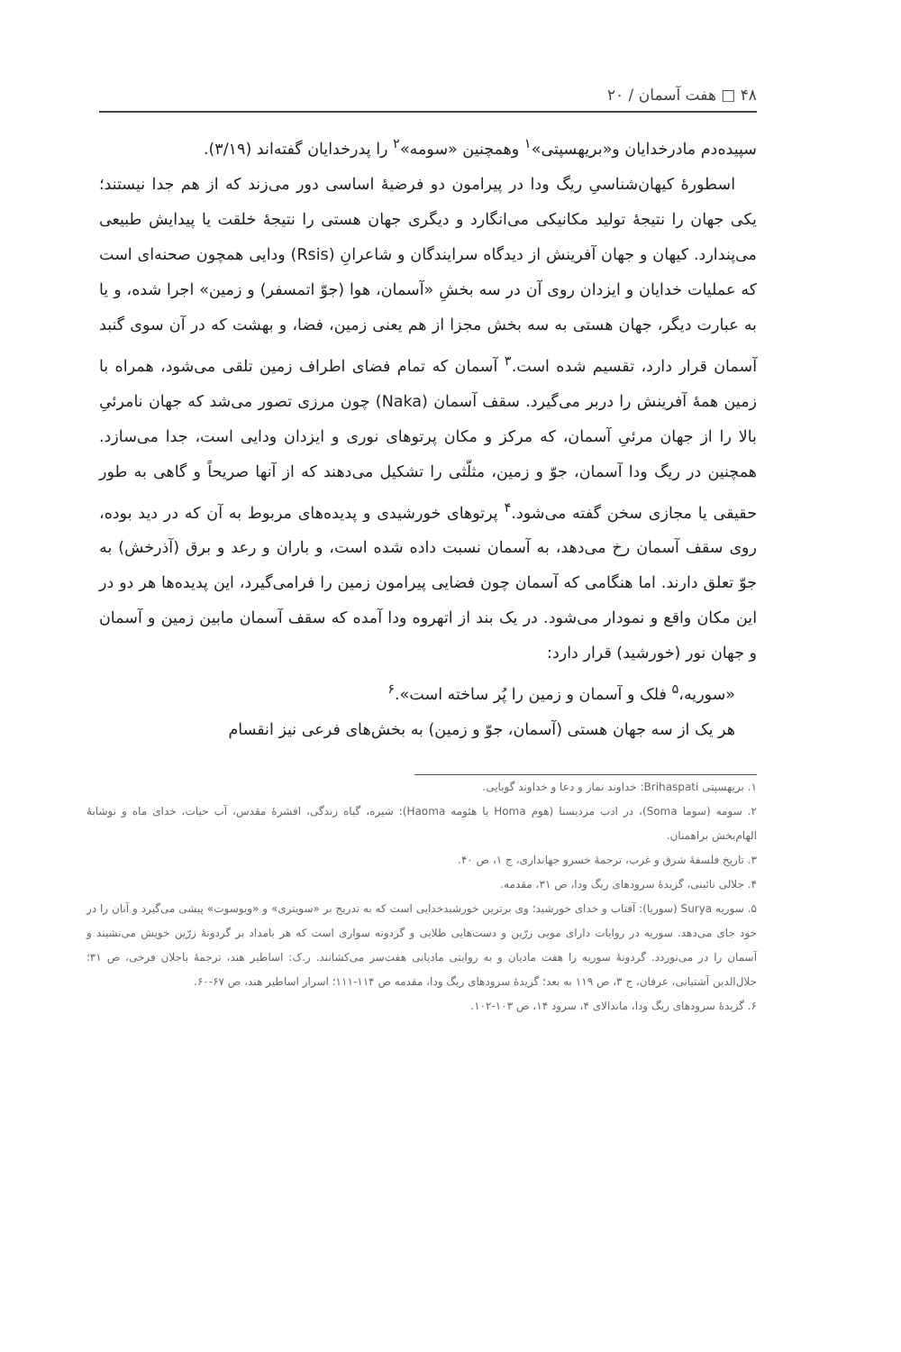۴۸ □ هفت آسمان / ۲۰
سپیده‌دم مادرخدایان و«بریهسپتی»<sup>۱</sup> وهمچنین «سومه»<sup>۲</sup> را پدرخدایان گفته‌اند (۳/۱۹).
اسطورهٔ کیهان‌شناسیِ ریگ ودا در پیرامون دو فرضیهٔ اساسی دور می‌زند که از هم جدا نیستند؛ یکی جهان را نتیجهٔ تولید مکانیکی می‌انگارد و دیگری جهان هستی را نتیجهٔ خلقت یا پیدایش طبیعی می‌پندارد. کیهان و جهان آفرینش از دیدگاه سرایندگان و شاعرانِ (Rsis) ودایی همچون صحنه‌ای است که عملیات خدایان و ایزدان روی آن در سه بخشِ «آسمان، هوا (جوّ اتمسفر) و زمین» اجرا شده، و یا به عبارت دیگر، جهان هستی به سه بخش مجزا از هم یعنی زمین، فضا، و بهشت که در آن سوی گنبد آسمان قرار دارد، تقسیم شده است.<sup>۳</sup> آسمان که تمام فضای اطراف زمین تلقی می‌شود، همراه با زمین همهٔ آفرینش را دربر می‌گیرد. سقف آسمان (Naka) چون مرزی تصور می‌شد که جهان نامرئیِ بالا را از جهان مرئیِ آسمان، که مرکز و مکان پرتوهای نوری و ایزدان ودایی است، جدا می‌سازد. همچنین در ریگ ودا آسمان، جوّ و زمین، مثلّثی را تشکیل می‌دهند که از آنها صریحاً و گاهی به طور حقیقی یا مجازی سخن گفته می‌شود.<sup>۴</sup> پرتوهای خورشیدی و پدیده‌های مربوط به آن که در دید بوده، روی سقف آسمان رخ می‌دهد، به آسمان نسبت داده شده است، و باران و رعد و برق (آذرخش) به جوّ تعلق دارند. اما هنگامی که آسمان چون فضایی پیرامون زمین را فرامی‌گیرد، این پدیده‌ها هر دو در این مکان واقع و نمودار می‌شود. در یک بند از اتهروه ودا آمده که سقف آسمان مابین زمین و آسمان و جهان نور (خورشید) قرار دارد:
«سوریه،<sup>۵</sup> فلک و آسمان و زمین را پُر ساخته است».<sup>۶</sup>
هر یک از سه جهان هستی (آسمان، جوّ و زمین) به بخش‌های فرعی نیز انقسام
۱. بریهسپتی Brihaspati: خداوند نماز و دعا و خداوند گویایی.
۲. سومه (سوما Soma)، در ادب مزدیسنا (هوم Homa یا هئومه Haoma): شیره، گیاه زندگی، افشرهٔ مقدس، آب حیات، خدای ماه و نوشابهٔ الهام‌بخش براهمنان.
۳. تاریخ فلسفهٔ شرق و غرب، ترجمهٔ خسرو جهانداری، ج ۱، ص ۴۰.
۴. جلالی نائینی، گزیدهٔ سرودهای ریگ ودا، ص ۳۱، مقدمه.
۵. سوریه Surya (سوریا): آفتاب و خدای خورشید؛ وی برترین خورشیدخدایی است که به تدریج بر «سویتری» و «ویوسوت» پیشی می‌گیرد و آنان را در خود جای می‌دهد. سوریه در روایات دارای مویی زرّین و دست‌هایی طلایی و گردونه سواری است که هر بامداد بر گردونهٔ زرّین خویش می‌نشیند و آسمان را در می‌نوردد. گردونهٔ سوریه را هفت مادیان و به روایتی مادیانی هفت‌سر می‌کشانند. ر.ک: اساطیر هند، ترجمهٔ باجلان فرخی، ص ۳۱؛ جلال‌الدین آشتیانی، عرفان، ج ۳، ص ۱۱۹ به بعد؛ گزیدهٔ سرودهای ریگ ودا، مقدمه ص ۱۱۴-۱۱۱؛ اسرار اساطیر هند، ص ۶۷-۶۰.
۶. گزیدهٔ سرودهای ریگ ودا، ماندالای ۴، سرود ۱۴، ص ۱۰۳-۱۰۲.